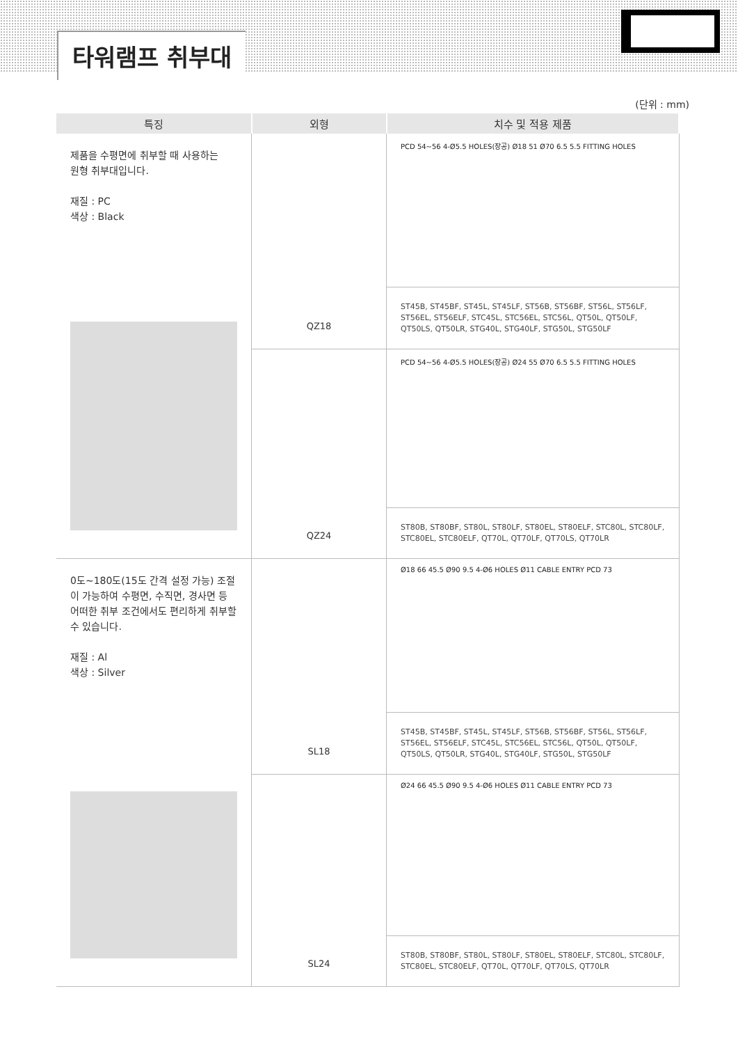타워램프 취부대
(단위 : mm)
| 특징 | 외형 | 치수 및 적용 제품 |
| --- | --- | --- |
| 제품을 수평면에 취부할 때 사용하는 원형 취부대입니다. 재질 : PC 색상 : Black | QZ18 | PCD 54~56 4-Ø5.5 HOLES(장공) Ø18 51 Ø70 6.5 5.5 FITTING HOLES |
| | | ST45B, ST45BF, ST45L, ST45LF, ST56B, ST56BF, ST56L, ST56LF, ST56EL, ST56ELF, STC45L, STC56EL, STC56L, QT50L, QT50LF, QT50LS, QT50LR, STG40L, STG40LF, STG50L, STG50LF |
| | QZ24 | PCD 54~56 4-Ø5.5 HOLES(장공) Ø24 55 Ø70 6.5 5.5 FITTING HOLES |
| | | ST80B, ST80BF, ST80L, ST80LF, ST80EL, ST80ELF, STC80L, STC80LF, STC80EL, STC80ELF, QT70L, QT70LF, QT70LS, QT70LR |
| 0도~180도(15도 간격 설정 가능) 조절이 가능하여 수평면, 수직면, 경사면 등 어떠한 취부 조건에서도 편리하게 취부할 수 있습니다. 재질 : Al 색상 : Silver | SL18 | Ø18 66 45.5 Ø90 9.5 4-Ø6 HOLES Ø11 CABLE ENTRY PCD 73 |
| | | ST45B, ST45BF, ST45L, ST45LF, ST56B, ST56BF, ST56L, ST56LF, ST56EL, ST56ELF, STC45L, STC56EL, STC56L, QT50L, QT50LF, QT50LS, QT50LR, STG40L, STG40LF, STG50L, STG50LF |
| | SL24 | Ø24 66 45.5 Ø90 9.5 4-Ø6 HOLES Ø11 CABLE ENTRY PCD 73 |
| | | ST80B, ST80BF, ST80L, ST80LF, ST80EL, ST80ELF, STC80L, STC80LF, STC80EL, STC80ELF, QT70L, QT70LF, QT70LS, QT70LR |